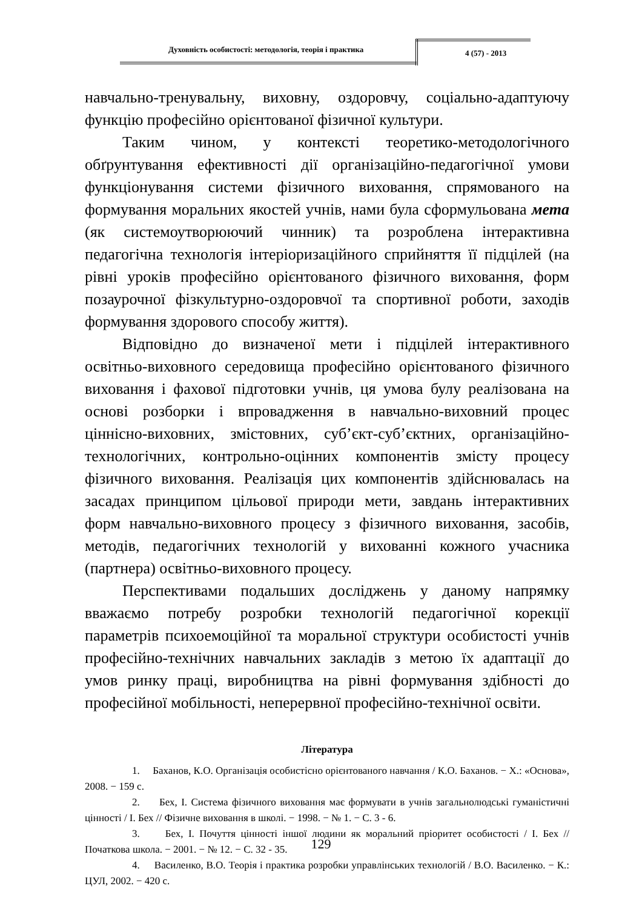Духовність особистості: методологія, теорія і практика
4 (57) - 2013
навчально-тренувальну, виховну, оздоровчу, соціально-адаптуючу функцію професійно орієнтованої фізичної культури.
Таким чином, у контексті теоретико-методологічного обґрунтування ефективності дії організаційно-педагогічної умови функціонування системи фізичного виховання, спрямованого на формування моральних якостей учнів, нами була сформульована мета (як системоутворюючий чинник) та розроблена інтерактивна педагогічна технологія інтеріоризаційного сприйняття її підцілей (на рівні уроків професійно орієнтованого фізичного виховання, форм позаурочної фізкультурно-оздоровчої та спортивної роботи, заходів формування здорового способу життя).
Відповідно до визначеної мети і підцілей інтерактивного освітньо-виховного середовища професійно орієнтованого фізичного виховання і фахової підготовки учнів, ця умова булу реалізована на основі розборки і впровадження в навчально-виховний процес ціннісно-виховних, змістовних, суб’єкт-суб’єктних, організаційно-технологічних, контрольно-оцінних компонентів змісту процесу фізичного виховання. Реалізація цих компонентів здійснювалась на засадах принципом цільової природи мети, завдань інтерактивних форм навчально-виховного процесу з фізичного виховання, засобів, методів, педагогічних технологій у вихованні кожного учасника (партнера) освітньо-виховного процесу.
Перспективами подальших досліджень у даному напрямку вважаємо потребу розробки технологій педагогічної корекції параметрів психоемоційної та моральної структури особистості учнів професійно-технічних навчальних закладів з метою їх адаптації до умов ринку праці, виробництва на рівні формування здібності до професійної мобільності, неперервної професійно-технічної освіти.
Література
1. Баханов, К.О. Організація особистісно орієнтованого навчання / К.О. Баханов. − Х.: «Основа», 2008. − 159 с.
2. Бех, І. Система фізичного виховання має формувати в учнів загальнолюдські гуманістичні цінності / І. Бех // Фізичне виховання в школі. − 1998. − № 1. − С. 3 - 6.
3. Бех, І. Почуття цінності іншої людини як моральний пріоритет особистості / І. Бех // Початкова школа. − 2001. − № 12. − С. 32 - 35.
4. Василенко, В.О. Теорія і практика розробки управлінських технологій / В.О. Василенко. − К.: ЦУЛ, 2002. − 420 с.
129